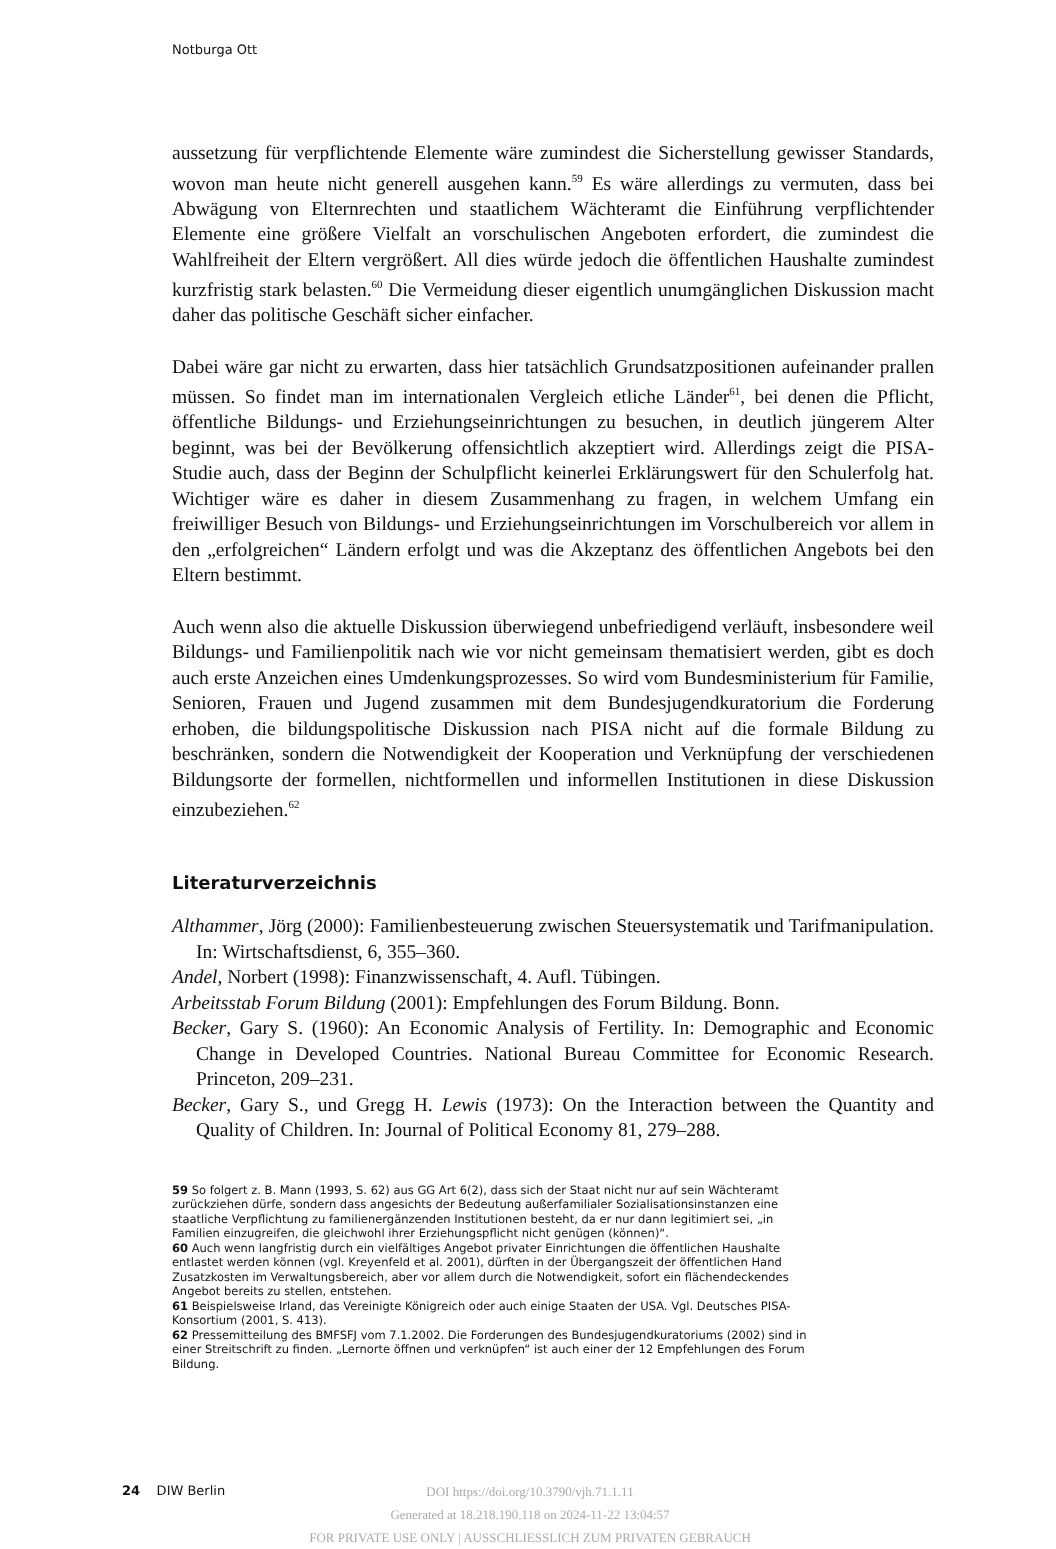Notburga Ott
aussetzung für verpflichtende Elemente wäre zumindest die Sicherstellung gewisser Standards, wovon man heute nicht generell ausgehen kann.<sup>59</sup> Es wäre allerdings zu vermuten, dass bei Abwägung von Elternrechten und staatlichem Wächteramt die Einführung verpflichtender Elemente eine größere Vielfalt an vorschulischen Angeboten erfordert, die zumindest die Wahlfreiheit der Eltern vergrößert. All dies würde jedoch die öffentlichen Haushalte zumindest kurzfristig stark belasten.<sup>60</sup> Die Vermeidung dieser eigentlich unumgänglichen Diskussion macht daher das politische Geschäft sicher einfacher.
Dabei wäre gar nicht zu erwarten, dass hier tatsächlich Grundsatzpositionen aufeinander prallen müssen. So findet man im internationalen Vergleich etliche Länder<sup>61</sup>, bei denen die Pflicht, öffentliche Bildungs- und Erziehungseinrichtungen zu besuchen, in deutlich jüngerem Alter beginnt, was bei der Bevölkerung offensichtlich akzeptiert wird. Allerdings zeigt die PISA-Studie auch, dass der Beginn der Schulpflicht keinerlei Erklärungswert für den Schulerfolg hat. Wichtiger wäre es daher in diesem Zusammenhang zu fragen, in welchem Umfang ein freiwilliger Besuch von Bildungs- und Erziehungseinrichtungen im Vorschulbereich vor allem in den „erfolgreichen“ Ländern erfolgt und was die Akzeptanz des öffentlichen Angebots bei den Eltern bestimmt.
Auch wenn also die aktuelle Diskussion überwiegend unbefriedigend verläuft, insbesondere weil Bildungs- und Familienpolitik nach wie vor nicht gemeinsam thematisiert werden, gibt es doch auch erste Anzeichen eines Umdenkungsprozesses. So wird vom Bundesministerium für Familie, Senioren, Frauen und Jugend zusammen mit dem Bundesjugendkuratorium die Forderung erhoben, die bildungspolitische Diskussion nach PISA nicht auf die formale Bildung zu beschränken, sondern die Notwendigkeit der Kooperation und Verknüpfung der verschiedenen Bildungsorte der formellen, nichtformellen und informellen Institutionen in diese Diskussion einzubeziehen.<sup>62</sup>
Literaturverzeichnis
Althammer, Jörg (2000): Familienbesteuerung zwischen Steuersystematik und Tarifmanipulation. In: Wirtschaftsdienst, 6, 355–360.
Andel, Norbert (1998): Finanzwissenschaft, 4. Aufl. Tübingen.
Arbeitsstab Forum Bildung (2001): Empfehlungen des Forum Bildung. Bonn.
Becker, Gary S. (1960): An Economic Analysis of Fertility. In: Demographic and Economic Change in Developed Countries. National Bureau Committee for Economic Research. Princeton, 209–231.
Becker, Gary S., und Gregg H. Lewis (1973): On the Interaction between the Quantity and Quality of Children. In: Journal of Political Economy 81, 279–288.
59 So folgert z. B. Mann (1993, S. 62) aus GG Art 6(2), dass sich der Staat nicht nur auf sein Wächteramt zurückziehen dürfe, sondern dass angesichts der Bedeutung außerfamilialer Sozialisationsinstanzen eine staatliche Verpflichtung zu familienergänzenden Institutionen besteht, da er nur dann legitimiert sei, „in Familien einzugreifen, die gleichwohl ihrer Erziehungspflicht nicht genügen (können)“.
60 Auch wenn langfristig durch ein vielfältiges Angebot privater Einrichtungen die öffentlichen Haushalte entlastet werden können (vgl. Kreyenfeld et al. 2001), dürften in der Übergangszeit der öffentlichen Hand Zusatzkosten im Verwaltungsbereich, aber vor allem durch die Notwendigkeit, sofort ein flächendeckendes Angebot bereits zu stellen, entstehen.
61 Beispielsweise Irland, das Vereinigte Königreich oder auch einige Staaten der USA. Vgl. Deutsches PISA-Konsortium (2001, S. 413).
62 Pressemitteilung des BMFSFJ vom 7.1.2002. Die Forderungen des Bundesjugendkuratoriums (2002) sind in einer Streitschrift zu finden. „Lernorte öffnen und verknüpfen“ ist auch einer der 12 Empfehlungen des Forum Bildung.
24 DIW Berlin
DOI https://doi.org/10.3790/vjh.71.1.11
Generated at 18.218.190.118 on 2024-11-22 13:04:57
FOR PRIVATE USE ONLY | AUSSCHLIESSLICH ZUM PRIVATEN GEBRAUCH